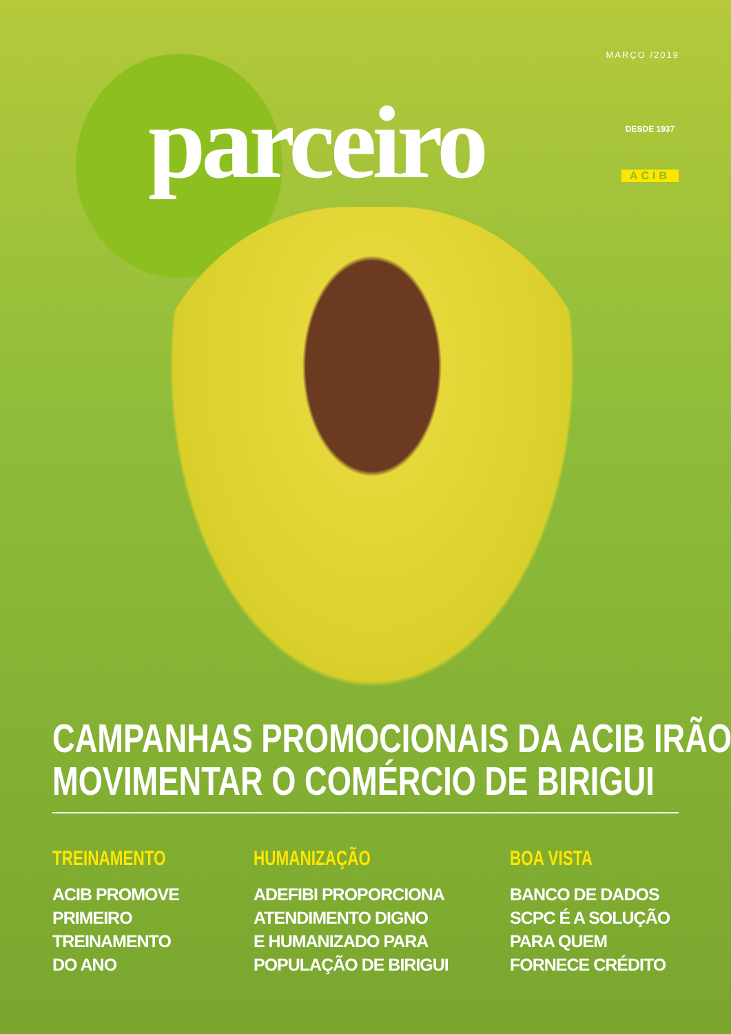MARÇO /2019
parceiro
DESDE 1937
ACIB
CAMPANHAS PROMOCIONAIS DA ACIB IRÃO
MOVIMENTAR O COMÉRCIO DE BIRIGUI
TREINAMENTO
ACIB PROMOVE
PRIMEIRO
TREINAMENTO
DO ANO
HUMANIZAÇÃO
ADEFIBI PROPORCIONA
ATENDIMENTO DIGNO
E HUMANIZADO PARA
POPULAÇÃO DE BIRIGUI
BOA VISTA
BANCO DE DADOS
SCPC É A SOLUÇÃO
PARA QUEM
FORNECE CRÉDITO